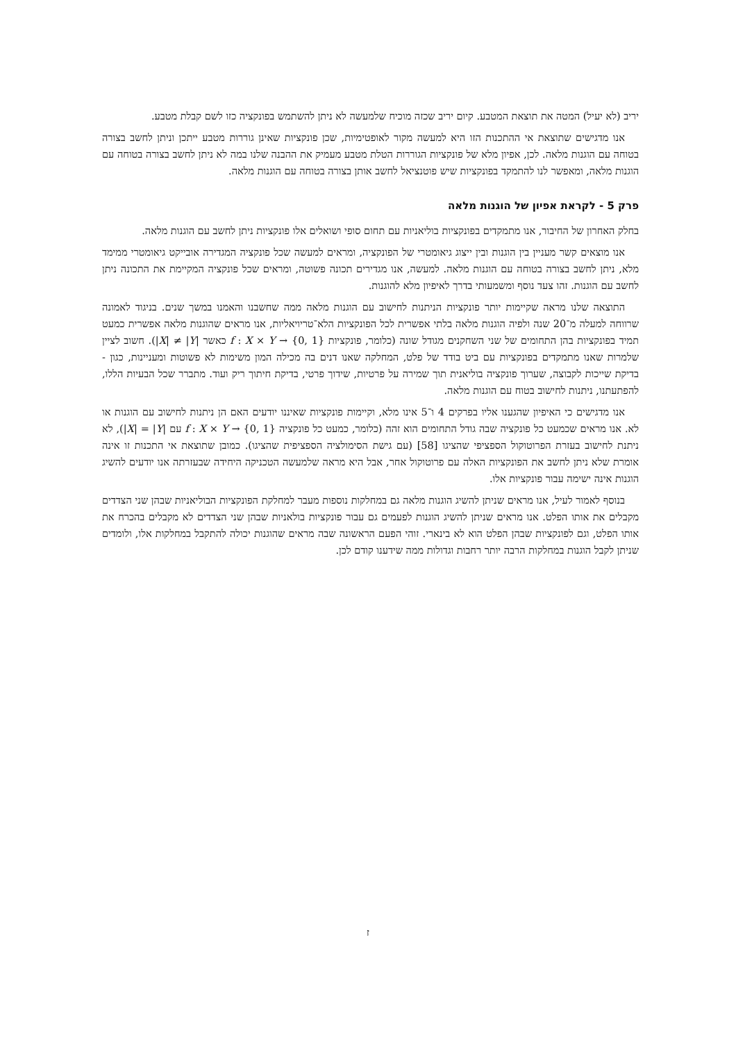יריב (לא יעיל) המטה את תוצאת המטבע. קיום יריב שכזה מוכיח שלמעשה לא ניתן להשתמש בפונקציה כזו לשם קבלת מטבע.
אנו מדגישים שתוצאת אי ההתכנות הזו היא למעשה מקור לאופטימיות, שכן פונקציות שאינן גוררות מטבע ייתכן וניתן לחשב בצורה בטוחה עם הוגנות מלאה. לכן, אפיון מלא של פונקציות הגוררות הטלת מטבע מעמיק את ההבנה שלנו במה לא ניתן לחשב בצורה בטוחה עם הוגנות מלאה, ומאפשר לנו להתמקד בפונקציות שיש פוטנציאל לחשב אותן בצורה בטוחה עם הוגנות מלאה.
פרק 5 - לקראת אפיון של הוגנות מלאה
בחלק האחרון של החיבור, אנו מתמקדים בפונקציות בוליאניות עם תחום סופי ושואלים אלו פונקציות ניתן לחשב עם הוגנות מלאה.
אנו מוצאים קשר מעניין בין הוגנות ובין ייצוג גיאומטרי של הפונקציה, ומראים למעשה שכל פונקציה המגדירה אובייקט גיאומטרי ממימד מלא, ניתן לחשב בצורה בטוחה עם הוגנות מלאה. למעשה, אנו מגדירים תכונה פשוטה, ומראים שכל פונקציה המקיימת את התכונה ניתן לחשב עם הוגנות. זהו צעד נוסף ומשמעותי בדרך לאיפיון מלא להוגנות.
התוצאה שלנו מראה שקיימות יותר פונקציות הניתנות לחישוב עם הוגנות מלאה ממה שחשבנו והאמנו במשך שנים. בניגוד לאמונה שרווחה למעלה מ־20 שנה ולפיה הוגנות מלאה בלתי אפשרית לכל הפונקציות הלא־טריויאליות, אנו מראים שהוגנות מלאה אפשרית כמעט תמיד בפונקציות בהן התחומים של שני השחקנים מגודל שונה (כלומר, פונקציות f : X × Y → {0, 1} כאשר |X| ≠ |Y|). חשוב לציין שלמרות שאנו מתמקדים בפונקציות עם ביט בודד של פלט, המחלקה שאנו דנים בה מכילה המון משימות לא פשוטות ומעניינות, כגון - בדיקת שייכות לקבוצה, שערוך פונקציה בוליאנית תוך שמירה על פרטיות, שידוך פרטי, בדיקת חיתוך ריק ועוד. מתברר שכל הבעיות הללו, להפתעתנו, ניתנות לחישוב בטוח עם הוגנות מלאה.
אנו מדגישים כי האיפיון שהגענו אליו בפרקים 4 ו־5 אינו מלא, וקיימות פונקציות שאיננו יודעים האם הן ניתנות לחישוב עם הוגנות או לא. אנו מראים שכמעט כל פונקציה שבה גודל התחומים הוא זהה (כלומר, כמעט כל פונקציה f : X × Y → {0, 1} עם |X| = |Y|), לא ניתנת לחישוב בעזרת הפרוטוקול הספציפי שהציגו [58] (עם גישת הסימולציה הספציפית שהציגו). כמובן שתוצאת אי התכנות זו אינה אומרת שלא ניתן לחשב את הפונקציות האלה עם פרוטוקול אחר, אבל היא מראה שלמעשה הטכניקה היחידה שבעזרתה אנו יודעים להשיג הוגנות אינה ישימה עבור פונקציות אלו.
בנוסף לאמור לעיל, אנו מראים שניתן להשיג הוגנות מלאה גם במחלקות נוספות מעבר למחלקת הפונקציות הבוליאניות שבהן שני הצדדים מקבלים את אותו הפלט. אנו מראים שניתן להשיג הוגנות לפעמים גם עבור פונקציות בולאניות שבהן שני הצדדים לא מקבלים בהכרח את אותו הפלט, וגם לפונקציות שבהן הפלט הוא לא בינארי. זוהי הפעם הראשונה שבה מראים שהוגנות יכולה להתקבל במחלקות אלו, ולומדים שניתן לקבל הוגנות במחלקות הרבה יותר רחבות וגדולות ממה שידענו קודם לכן.
ז